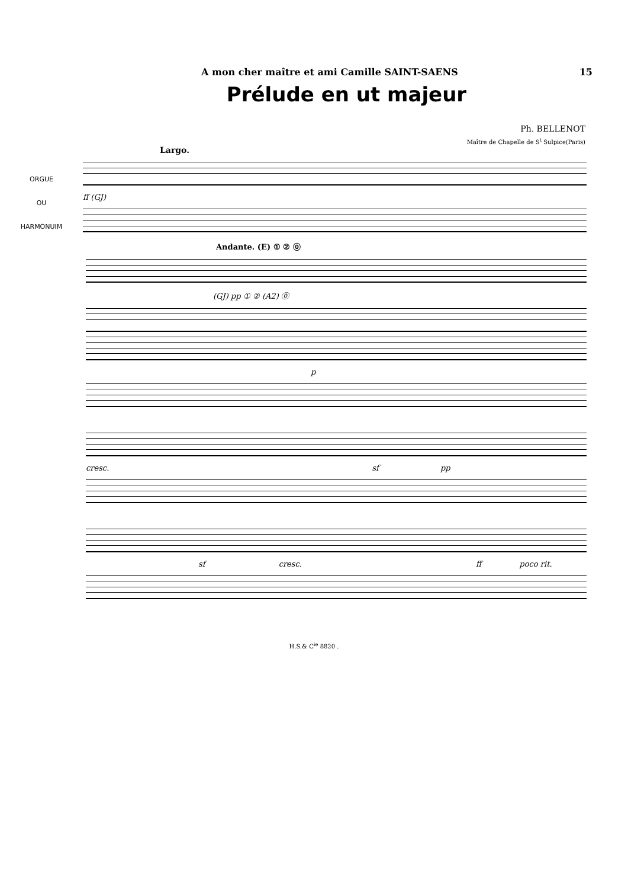A mon cher maître et ami Camille SAINT-SAENS 15
Prélude en ut majeur
Ph. BELLENOT
Maître de Chapelle de S<sup>t</sup> Sulpice(Paris)
Largo.
ORGUE
OU
HARMONUIM
ff (GJ)
Andante. (E) ① ② ⓪
(GJ) pp ① ② (A2) ⓪
p
cresc. sf pp
sf cresc. ff poco rit.
H.S.& C<sup>ie</sup> 8820 .